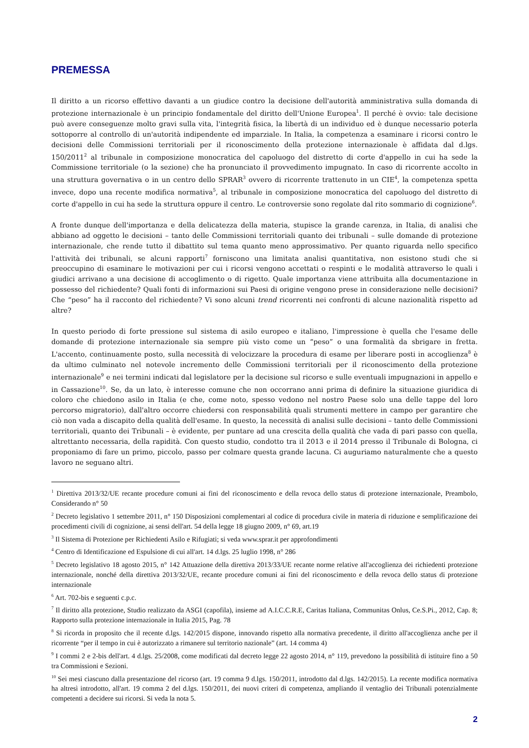PREMESSA
Il diritto a un ricorso effettivo davanti a un giudice contro la decisione dell'autorità amministrativa sulla domanda di protezione internazionale è un principio fondamentale del diritto dell'Unione Europea<sup>1</sup>. Il perché è ovvio: tale decisione può avere conseguenze molto gravi sulla vita, l'integrità fisica, la libertà di un individuo ed è dunque necessario poterla sottoporre al controllo di un'autorità indipendente ed imparziale. In Italia, la competenza a esaminare i ricorsi contro le decisioni delle Commissioni territoriali per il riconoscimento della protezione internazionale è affidata dal d.lgs. 150/2011<sup>2</sup> al tribunale in composizione monocratica del capoluogo del distretto di corte d'appello in cui ha sede la Commissione territoriale (o la sezione) che ha pronunciato il provvedimento impugnato. In caso di ricorrente accolto in una struttura governativa o in un centro dello SPRAR<sup>3</sup> ovvero di ricorrente trattenuto in un CIE<sup>4</sup>, la competenza spetta invece, dopo una recente modifica normativa<sup>5</sup>, al tribunale in composizione monocratica del capoluogo del distretto di corte d'appello in cui ha sede la struttura oppure il centro. Le controversie sono regolate dal rito sommario di cognizione<sup>6</sup>.
A fronte dunque dell'importanza e della delicatezza della materia, stupisce la grande carenza, in Italia, di analisi che abbiano ad oggetto le decisioni – tanto delle Commissioni territoriali quanto dei tribunali – sulle domande di protezione internazionale, che rende tutto il dibattito sul tema quanto meno approssimativo. Per quanto riguarda nello specifico l'attività dei tribunali, se alcuni rapporti<sup>7</sup> forniscono una limitata analisi quantitativa, non esistono studi che si preoccupino di esaminare le motivazioni per cui i ricorsi vengono accettati o respinti e le modalità attraverso le quali i giudici arrivano a una decisione di accoglimento o di rigetto. Quale importanza viene attribuita alla documentazione in possesso del richiedente? Quali fonti di informazioni sui Paesi di origine vengono prese in considerazione nelle decisioni? Che “peso” ha il racconto del richiedente? Vi sono alcuni trend ricorrenti nei confronti di alcune nazionalità rispetto ad altre?
In questo periodo di forte pressione sul sistema di asilo europeo e italiano, l'impressione è quella che l'esame delle domande di protezione internazionale sia sempre più visto come un “peso” o una formalità da sbrigare in fretta. L'accento, continuamente posto, sulla necessità di velocizzare la procedura di esame per liberare posti in accoglienza<sup>8</sup> è da ultimo culminato nel notevole incremento delle Commissioni territoriali per il riconoscimento della protezione internazionale<sup>9</sup> e nei termini indicati dal legislatore per la decisione sul ricorso e sulle eventuali impugnazioni in appello e in Cassazione<sup>10</sup>. Se, da un lato, è interesse comune che non occorrano anni prima di definire la situazione giuridica di coloro che chiedono asilo in Italia (e che, come noto, spesso vedono nel nostro Paese solo una delle tappe del loro percorso migratorio), dall'altro occorre chiedersi con responsabilità quali strumenti mettere in campo per garantire che ciò non vada a discapito della qualità dell'esame. In questo, la necessità di analisi sulle decisioni – tanto delle Commissioni territoriali, quanto dei Tribunali – è evidente, per puntare ad una crescita della qualità che vada di pari passo con quella, altrettanto necessaria, della rapidità. Con questo studio, condotto tra il 2013 e il 2014 presso il Tribunale di Bologna, ci proponiamo di fare un primo, piccolo, passo per colmare questa grande lacuna. Ci auguriamo naturalmente che a questo lavoro ne seguano altri.
<sup>1</sup> Direttiva 2013/32/UE recante procedure comuni ai fini del riconoscimento e della revoca dello status di protezione internazionale, Preambolo, Considerando n° 50
<sup>2</sup> Decreto legislativo 1 settembre 2011, n° 150 Disposizioni complementari al codice di procedura civile in materia di riduzione e semplificazione dei procedimenti civili di cognizione, ai sensi dell'art. 54 della legge 18 giugno 2009, n° 69, art.19
<sup>3</sup> Il Sistema di Protezione per Richiedenti Asilo e Rifugiati; si veda www.sprar.it per approfondimenti
<sup>4</sup> Centro di Identificazione ed Espulsione di cui all'art. 14 d.lgs. 25 luglio 1998, n° 286
<sup>5</sup> Decreto legislativo 18 agosto 2015, n° 142 Attuazione della direttiva 2013/33/UE recante norme relative all'accoglienza dei richiedenti protezione internazionale, nonché della direttiva 2013/32/UE, recante procedure comuni ai fini del riconoscimento e della revoca dello status di protezione internazionale
<sup>6</sup> Art. 702-bis e seguenti c.p.c.
<sup>7</sup> Il diritto alla protezione, Studio realizzato da ASGI (capofila), insieme ad A.I.C.C.R.E, Caritas Italiana, Communitas Onlus, Ce.S.Pi., 2012, Cap. 8; Rapporto sulla protezione internazionale in Italia 2015, Pag. 78
<sup>8</sup> Si ricorda in proposito che il recente d.lgs. 142/2015 dispone, innovando rispetto alla normativa precedente, il diritto all'accoglienza anche per il ricorrente “per il tempo in cui è autorizzato a rimanere sul territorio nazionale” (art. 14 comma 4)
<sup>9</sup> I commi 2 e 2-bis dell'art. 4 d.lgs. 25/2008, come modificati dal decreto legge 22 agosto 2014, n° 119, prevedono la possibilità di istituire fino a 50 tra Commissioni e Sezioni.
<sup>10</sup> Sei mesi ciascuno dalla presentazione del ricorso (art. 19 comma 9 d.lgs. 150/2011, introdotto dal d.lgs. 142/2015). La recente modifica normativa ha altresì introdotto, all'art. 19 comma 2 del d.lgs. 150/2011, dei nuovi criteri di competenza, ampliando il ventaglio dei Tribunali potenzialmente competenti a decidere sui ricorsi. Si veda la nota 5.
2